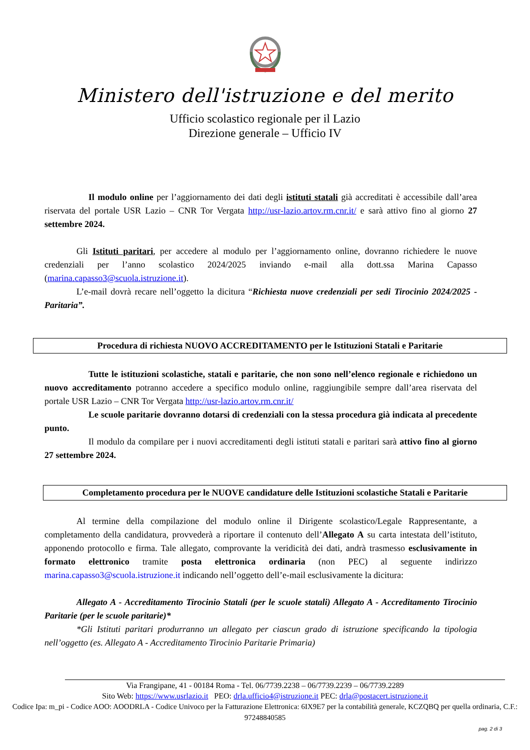Ministero dell'istruzione e del merito
Ufficio scolastico regionale per il Lazio
Direzione generale – Ufficio IV
Il modulo online per l’aggiornamento dei dati degli istituti statali già accreditati è accessibile dall’area riservata del portale USR Lazio – CNR Tor Vergata http://usr-lazio.artov.rm.cnr.it/ e sarà attivo fino al giorno 27 settembre 2024.
Gli Istituti paritari, per accedere al modulo per l’aggiornamento online, dovranno richiedere le nuove credenziali per l’anno scolastico 2024/2025 inviando e-mail alla dott.ssa Marina Capasso (marina.capasso3@scuola.istruzione.it).
L’e-mail dovrà recare nell’oggetto la dicitura “Richiesta nuove credenziali per sedi Tirocinio 2024/2025 - Paritaria”.
Procedura di richiesta NUOVO ACCREDITAMENTO per le Istituzioni Statali e Paritarie
Tutte le istituzioni scolastiche, statali e paritarie, che non sono nell’elenco regionale e richiedono un nuovo accreditamento potranno accedere a specifico modulo online, raggiungibile sempre dall’area riservata del portale USR Lazio – CNR Tor Vergata http://usr-lazio.artov.rm.cnr.it/
Le scuole paritarie dovranno dotarsi di credenziali con la stessa procedura già indicata al precedente punto.
Il modulo da compilare per i nuovi accreditamenti degli istituti statali e paritari sarà attivo fino al giorno 27 settembre 2024.
Completamento procedura per le NUOVE candidature delle Istituzioni scolastiche Statali e Paritarie
Al termine della compilazione del modulo online il Dirigente scolastico/Legale Rappresentante, a completamento della candidatura, provvederà a riportare il contenuto dell’Allegato A su carta intestata dell’istituto, apponendo protocollo e firma. Tale allegato, comprovante la veridicità dei dati, andrà trasmesso esclusivamente in formato elettronico tramite posta elettronica ordinaria (non PEC) al seguente indirizzo marina.capasso3@scuola.istruzione.it indicando nell’oggetto dell’e-mail esclusivamente la dicitura:
Allegato A - Accreditamento Tirocinio Statali (per le scuole statali) Allegato A - Accreditamento Tirocinio Paritarie (per le scuole paritarie)*
*Gli Istituti paritari produrranno un allegato per ciascun grado di istruzione specificando la tipologia nell’oggetto (es. Allegato A - Accreditamento Tirocinio Paritarie Primaria)
Via Frangipane, 41 - 00184 Roma - Tel. 06/7739.2238 – 06/7739.2239 – 06/7739.2289
Sito Web: https://www.usrlazio.it PEO: drla.ufficio4@istruzione.it PEC: drla@postacert.istruzione.it
Codice Ipa: m_pi - Codice AOO: AOODRLA - Codice Univoco per la Fatturazione Elettronica: 6IX9E7 per la contabilità generale, KCZQBQ per quella ordinaria, C.F.: 97248840585
pag. 2 di 3